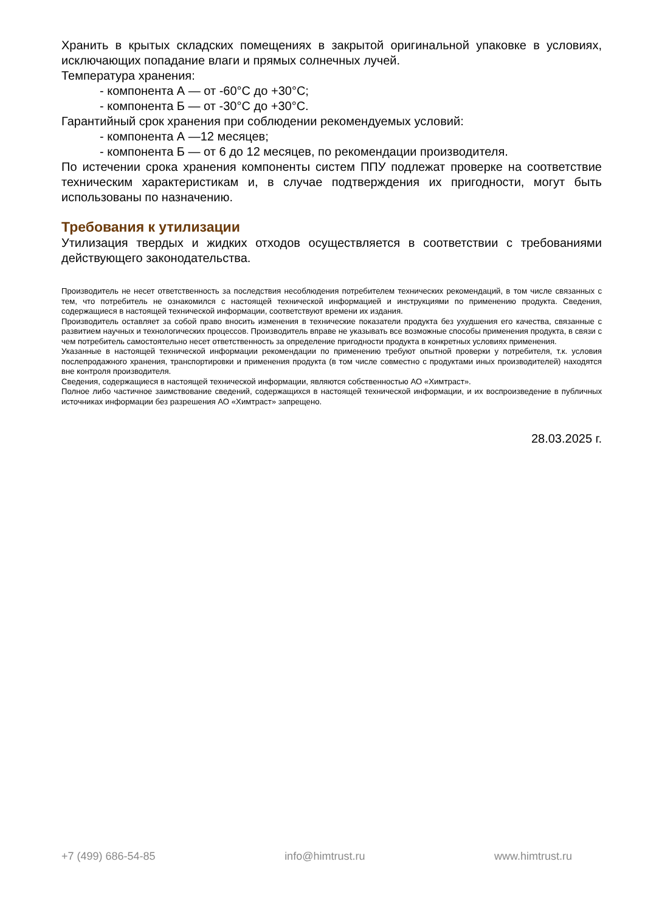Хранить в крытых складских помещениях в закрытой оригинальной упаковке в условиях, исключающих попадание влаги и прямых солнечных лучей.
Температура хранения:
- компонента А — от -60°С до +30°С;
- компонента Б — от -30°С до +30°С.
Гарантийный срок хранения при соблюдении рекомендуемых условий:
- компонента А —12 месяцев;
- компонента Б — от 6 до 12 месяцев, по рекомендации производителя.
По истечении срока хранения компоненты систем ППУ подлежат проверке на соответствие техническим характеристикам и, в случае подтверждения их пригодности, могут быть использованы по назначению.
Требования к утилизации
Утилизация твердых и жидких отходов осуществляется в соответствии с требованиями действующего законодательства.
Производитель не несет ответственность за последствия несоблюдения потребителем технических рекомендаций, в том числе связанных с тем, что потребитель не ознакомился с настоящей технической информацией и инструкциями по применению продукта. Сведения, содержащиеся в настоящей технической информации, соответствуют времени их издания.
Производитель оставляет за собой право вносить изменения в технические показатели продукта без ухудшения его качества, связанные с развитием научных и технологических процессов. Производитель вправе не указывать все возможные способы применения продукта, в связи с чем потребитель самостоятельно несет ответственность за определение пригодности продукта в конкретных условиях применения.
Указанные в настоящей технической информации рекомендации по применению требуют опытной проверки у потребителя, т.к. условия послепродажного хранения, транспортировки и применения продукта (в том числе совместно с продуктами иных производителей) находятся вне контроля производителя.
Сведения, содержащиеся в настоящей технической информации, являются собственностью АО «Химтраст».
Полное либо частичное заимствование сведений, содержащихся в настоящей технической информации, и их воспроизведение в публичных источниках информации без разрешения АО «Химтраст» запрещено.
28.03.2025 г.
+7 (499) 686-54-85 info@himtrust.ru www.himtrust.ru